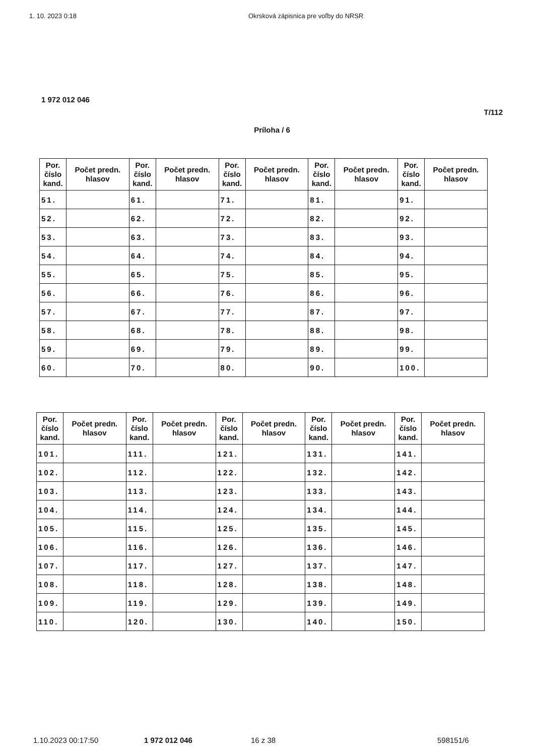1. 10. 2023 0:18 Okrsková zápisnica pre voľby do NRSR
1 972 012 046
T/112
Príloha / 6
| Por. číslo kand. | Počet predn. hlasov | Por. číslo kand. | Počet predn. hlasov | Por. číslo kand. | Počet predn. hlasov | Por. číslo kand. | Počet predn. hlasov | Por. číslo kand. | Počet predn. hlasov |
| --- | --- | --- | --- | --- | --- | --- | --- | --- | --- |
| 51. | | 61. | | 71. | | 81. | | 91. | |
| 52. | | 62. | | 72. | | 82. | | 92. | |
| 53. | | 63. | | 73. | | 83. | | 93. | |
| 54. | | 64. | | 74. | | 84. | | 94. | |
| 55. | | 65. | | 75. | | 85. | | 95. | |
| 56. | | 66. | | 76. | | 86. | | 96. | |
| 57. | | 67. | | 77. | | 87. | | 97. | |
| 58. | | 68. | | 78. | | 88. | | 98. | |
| 59. | | 69. | | 79. | | 89. | | 99. | |
| 60. | | 70. | | 80. | | 90. | | 100. | |
| Por. číslo kand. | Počet predn. hlasov | Por. číslo kand. | Počet predn. hlasov | Por. číslo kand. | Počet predn. hlasov | Por. číslo kand. | Počet predn. hlasov | Por. číslo kand. | Počet predn. hlasov |
| --- | --- | --- | --- | --- | --- | --- | --- | --- | --- |
| 101. | | 111. | | 121. | | 131. | | 141. | |
| 102. | | 112. | | 122. | | 132. | | 142. | |
| 103. | | 113. | | 123. | | 133. | | 143. | |
| 104. | | 114. | | 124. | | 134. | | 144. | |
| 105. | | 115. | | 125. | | 135. | | 145. | |
| 106. | | 116. | | 126. | | 136. | | 146. | |
| 107. | | 117. | | 127. | | 137. | | 147. | |
| 108. | | 118. | | 128. | | 138. | | 148. | |
| 109. | | 119. | | 129. | | 139. | | 149. | |
| 110. | | 120. | | 130. | | 140. | | 150. | |
1.10.2023 00:17:50 1 972 012 046 16 z 38 598151/6